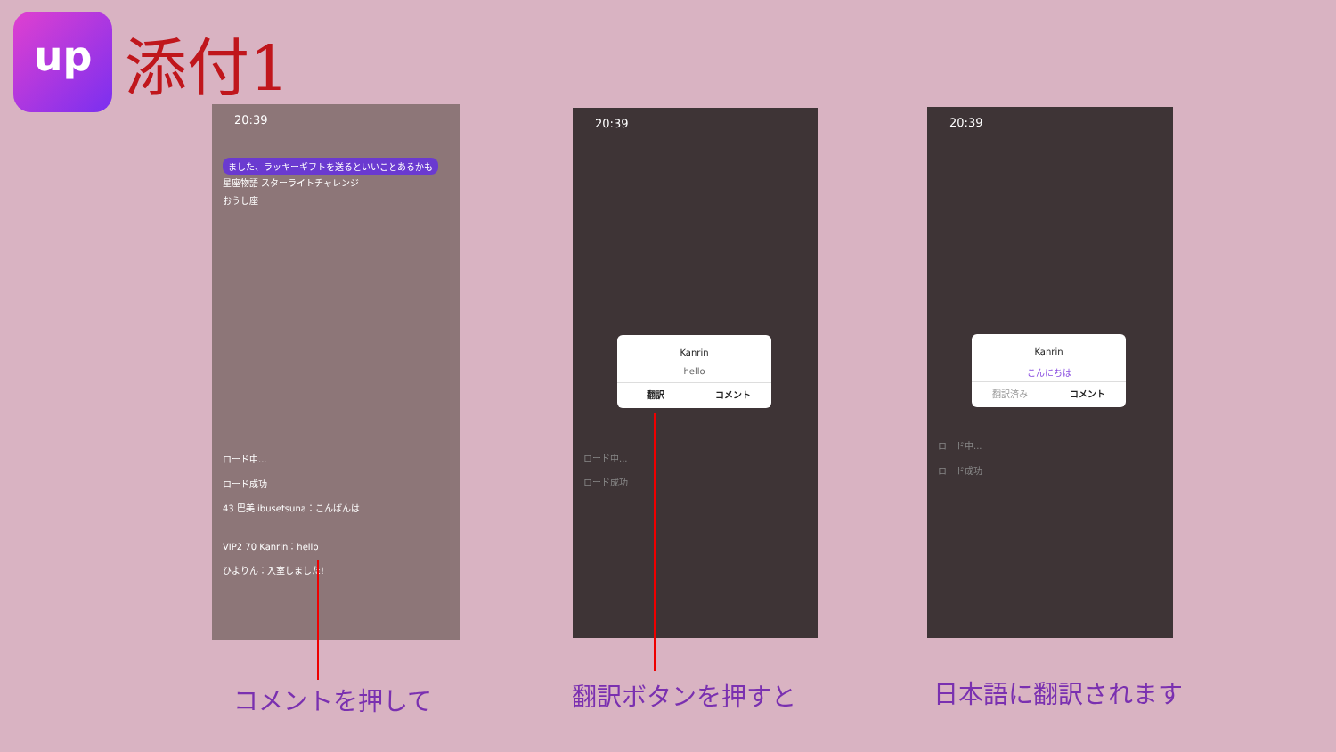up 添付1
20:39
ました、ラッキーギフトを送るといいことあるかも
星座物語 スターライトチャレンジ
おうし座
ロード中...
ロード成功
43 巴美 ibusetsuna：こんばんは
VIP2 70 Kanrin：hello
ひよりん：入室しました!
20:39
Kanrin
hello
翻訳 コメント
ロード中...
ロード成功
20:39
Kanrin
こんにちは
翻訳済み コメント
ロード中...
ロード成功
コメントを押して 翻訳ボタンを押すと 日本語に翻訳されます